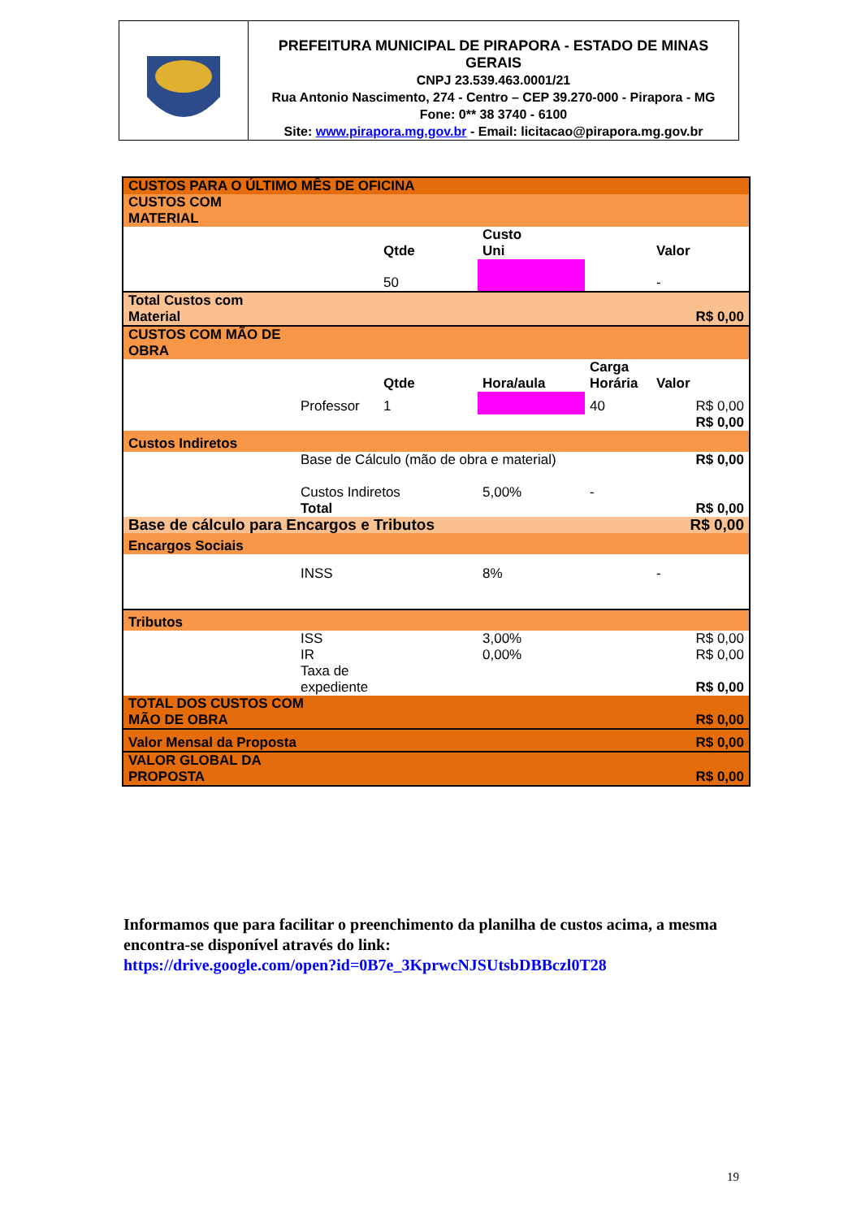PREFEITURA MUNICIPAL DE PIRAPORA - ESTADO DE MINAS GERAIS
CNPJ 23.539.463.0001/21
Rua Antonio Nascimento, 274 - Centro – CEP 39.270-000 - Pirapora - MG
Fone: 0** 38 3740 - 6100
Site: www.pirapora.mg.gov.br - Email: licitacao@pirapora.mg.gov.br
| CUSTOS PARA O ÚLTIMO MÊS DE OFICINA | | | | | |
| CUSTOS COM MATERIAL | | | | | |
| | | Qtde | Custo Uni | | Valor |
| | | 50 | | | - |
| Total Custos com Material | | | | | R$ 0,00 |
| CUSTOS COM MÃO DE OBRA | | | | | |
| | | Qtde | Hora/aula | Carga Horária | Valor |
| | Professor | 1 | | 40 | R$ 0,00 |
| | | | | | R$ 0,00 |
| Custos Indiretos | | | | | |
| | Base de Cálculo (mão de obra e material) | | | | R$ 0,00 |
| | Custos Indiretos | | 5,00% | - | |
| | Total | | | | R$ 0,00 |
| Base de cálculo para Encargos e Tributos | | | | | R$ 0,00 |
| Encargos Sociais | | | | | |
| | INSS | | 8% | | - |
| Tributos | | | | | |
| | ISS | | 3,00% | | R$ 0,00 |
| | IR | | 0,00% | | R$ 0,00 |
| | Taxa de expediente | | | | R$ 0,00 |
| TOTAL DOS CUSTOS COM MÃO DE OBRA | | | | | R$ 0,00 |
| Valor Mensal da Proposta | | | | | R$ 0,00 |
| VALOR GLOBAL DA PROPOSTA | | | | | R$ 0,00 |
Informamos que para facilitar o preenchimento da planilha de custos acima, a mesma encontra-se disponível através do link:
https://drive.google.com/open?id=0B7e_3KprwcNJSUtsbDBBczl0T28
19